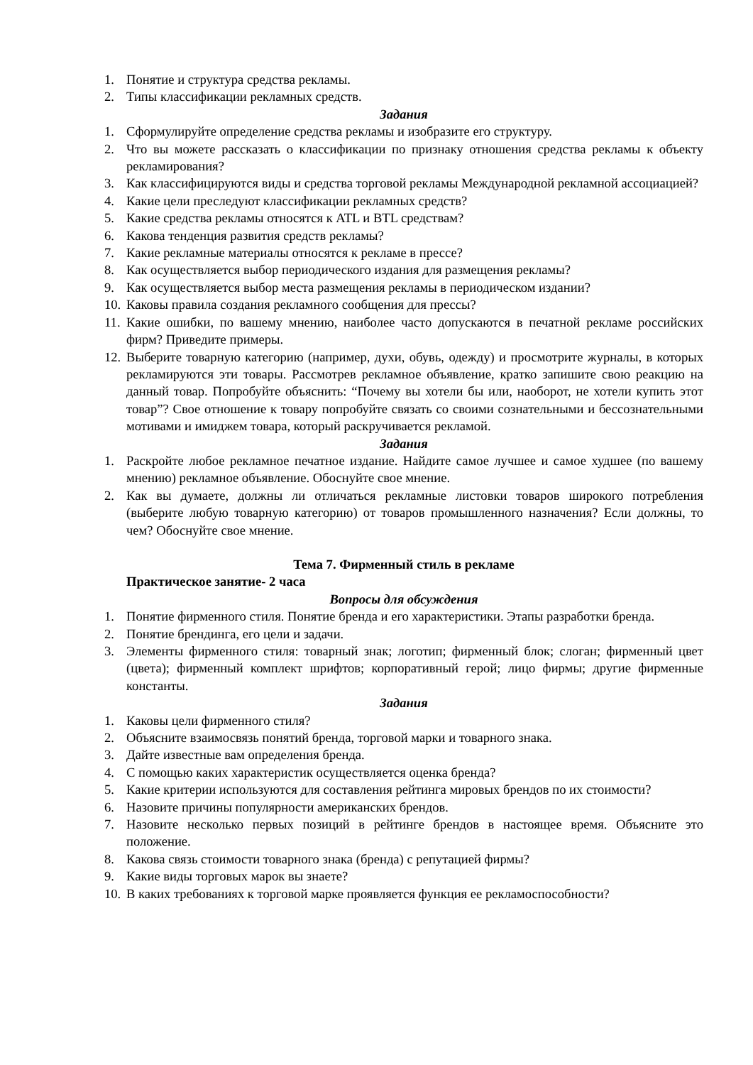1. Понятие и структура средства рекламы.
2. Типы классификации рекламных средств.
Задания
1. Сформулируйте определение средства рекламы и изобразите его структуру.
2. Что вы можете рассказать о классификации по признаку отношения средства рекламы к объекту рекламирования?
3. Как классифицируются виды и средства торговой рекламы Международной рекламной ассоциацией?
4. Какие цели преследуют классификации рекламных средств?
5. Какие средства рекламы относятся к ATL и BTL средствам?
6. Какова тенденция развития средств рекламы?
7. Какие рекламные материалы относятся к рекламе в прессе?
8. Как осуществляется выбор периодического издания для размещения рекламы?
9. Как осуществляется выбор места размещения рекламы в периодическом издании?
10. Каковы правила создания рекламного сообщения для прессы?
11. Какие ошибки, по вашему мнению, наиболее часто допускаются в печатной рекламе российских фирм? Приведите примеры.
12. Выберите товарную категорию (например, духи, обувь, одежду) и просмотрите журналы, в которых рекламируются эти товары. Рассмотрев рекламное объявление, кратко запишите свою реакцию на данный товар. Попробуйте объяснить: “Почему вы хотели бы или, наоборот, не хотели купить этот товар”? Свое отношение к товару попробуйте связать со своими сознательными и бессознательными мотивами и имиджем товара, который раскручивается рекламой.
Задания
1. Раскройте любое рекламное печатное издание. Найдите самое лучшее и самое худшее (по вашему мнению) рекламное объявление. Обоснуйте свое мнение.
2. Как вы думаете, должны ли отличаться рекламные листовки товаров широкого потребления (выберите любую товарную категорию) от товаров промышленного назначения? Если должны, то чем? Обоснуйте свое мнение.
Тема 7. Фирменный стиль в рекламе
Практическое занятие- 2 часа
Вопросы для обсуждения
1. Понятие фирменного стиля. Понятие бренда и его характеристики. Этапы разработки бренда.
2. Понятие брендинга, его цели и задачи.
3. Элементы фирменного стиля: товарный знак; логотип; фирменный блок; слоган; фирменный цвет (цвета); фирменный комплект шрифтов; корпоративный герой; лицо фирмы; другие фирменные константы.
Задания
1. Каковы цели фирменного стиля?
2. Объясните взаимосвязь понятий бренда, торговой марки и товарного знака.
3. Дайте известные вам определения бренда.
4. С помощью каких характеристик осуществляется оценка бренда?
5. Какие критерии используются для составления рейтинга мировых брендов по их стоимости?
6. Назовите причины популярности американских брендов.
7. Назовите несколько первых позиций в рейтинге брендов в настоящее время. Объясните это положение.
8. Какова связь стоимости товарного знака (бренда) с репутацией фирмы?
9. Какие виды торговых марок вы знаете?
10. В каких требованиях к торговой марке проявляется функция ее рекламоспособности?